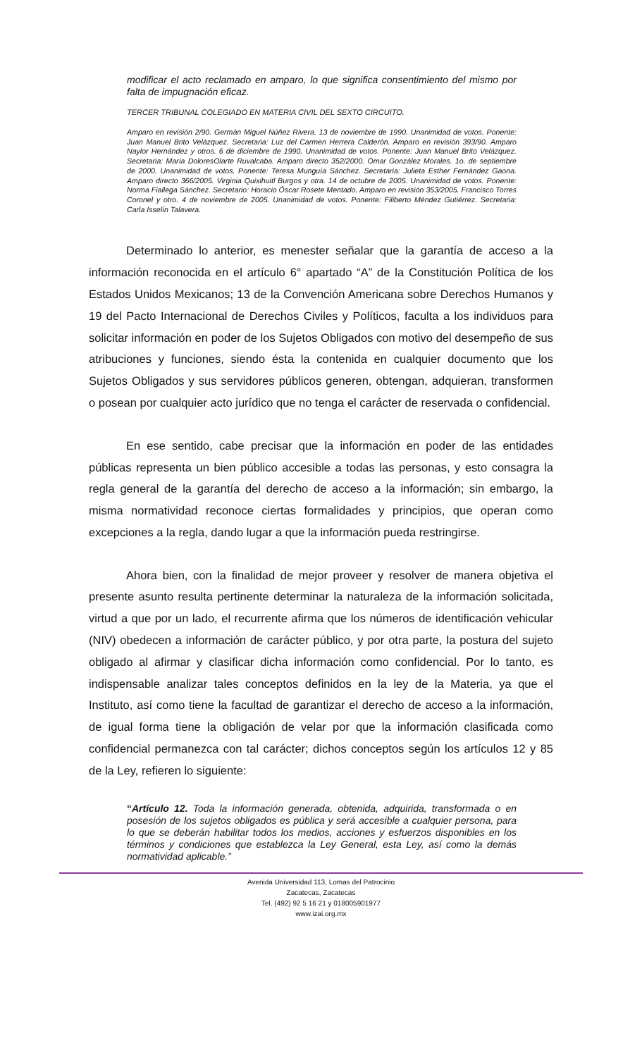modificar el acto reclamado en amparo, lo que significa consentimiento del mismo por falta de impugnación eficaz.
TERCER TRIBUNAL COLEGIADO EN MATERIA CIVIL DEL SEXTO CIRCUITO.
Amparo en revisión 2/90. Germán Miguel Núñez Rivera. 13 de noviembre de 1990. Unanimidad de votos. Ponente: Juan Manuel Brito Velázquez. Secretaria: Luz del Carmen Herrera Calderón. Amparo en revisión 393/90. Amparo Naylor Hernández y otros. 6 de diciembre de 1990. Unanimidad de votos. Ponente: Juan Manuel Brito Velázquez. Secretaria: María DoloresOlarte Ruvalcaba. Amparo directo 352/2000. Omar González Morales. 1o. de septiembre de 2000. Unanimidad de votos. Ponente: Teresa Munguía Sánchez. Secretaria: Julieta Esther Fernández Gaona. Amparo directo 366/2005. Virginia Quixihuitl Burgos y otra. 14 de octubre de 2005. Unanimidad de votos. Ponente: Norma Fiallega Sánchez. Secretario: Horacio Óscar Rosete Mentado. Amparo en revisión 353/2005. Francisco Torres Coronel y otro. 4 de noviembre de 2005. Unanimidad de votos. Ponente: Filiberto Méndez Gutiérrez. Secretaria: Carla Isselín Talavera.
Determinado lo anterior, es menester señalar que la garantía de acceso a la información reconocida en el artículo 6° apartado “A” de la Constitución Política de los Estados Unidos Mexicanos; 13 de la Convención Americana sobre Derechos Humanos y 19 del Pacto Internacional de Derechos Civiles y Políticos, faculta a los individuos para solicitar información en poder de los Sujetos Obligados con motivo del desempeño de sus atribuciones y funciones, siendo ésta la contenida en cualquier documento que los Sujetos Obligados y sus servidores públicos generen, obtengan, adquieran, transformen o posean por cualquier acto jurídico que no tenga el carácter de reservada o confidencial.
En ese sentido, cabe precisar que la información en poder de las entidades públicas representa un bien público accesible a todas las personas, y esto consagra la regla general de la garantía del derecho de acceso a la información; sin embargo, la misma normatividad reconoce ciertas formalidades y principios, que operan como excepciones a la regla, dando lugar a que la información pueda restringirse.
Ahora bien, con la finalidad de mejor proveer y resolver de manera objetiva el presente asunto resulta pertinente determinar la naturaleza de la información solicitada, virtud a que por un lado, el recurrente afirma que los números de identificación vehicular (NIV) obedecen a información de carácter público, y por otra parte, la postura del sujeto obligado al afirmar y clasificar dicha información como confidencial. Por lo tanto, es indispensable analizar tales conceptos definidos en la ley de la Materia, ya que el Instituto, así como tiene la facultad de garantizar el derecho de acceso a la información, de igual forma tiene la obligación de velar por que la información clasificada como confidencial permanezca con tal carácter; dichos conceptos según los artículos 12 y 85 de la Ley, refieren lo siguiente:
“Artículo 12. Toda la información generada, obtenida, adquirida, transformada o en posesión de los sujetos obligados es pública y será accesible a cualquier persona, para lo que se deberán habilitar todos los medios, acciones y esfuerzos disponibles en los términos y condiciones que establezca la Ley General, esta Ley, así como la demás normatividad aplicable.”
Avenida Universidad 113, Lomas del Patrocinio
Zacatecas, Zacatecas
Tel. (492) 92 5 16 21 y 018005901977
www.izai.org.mx